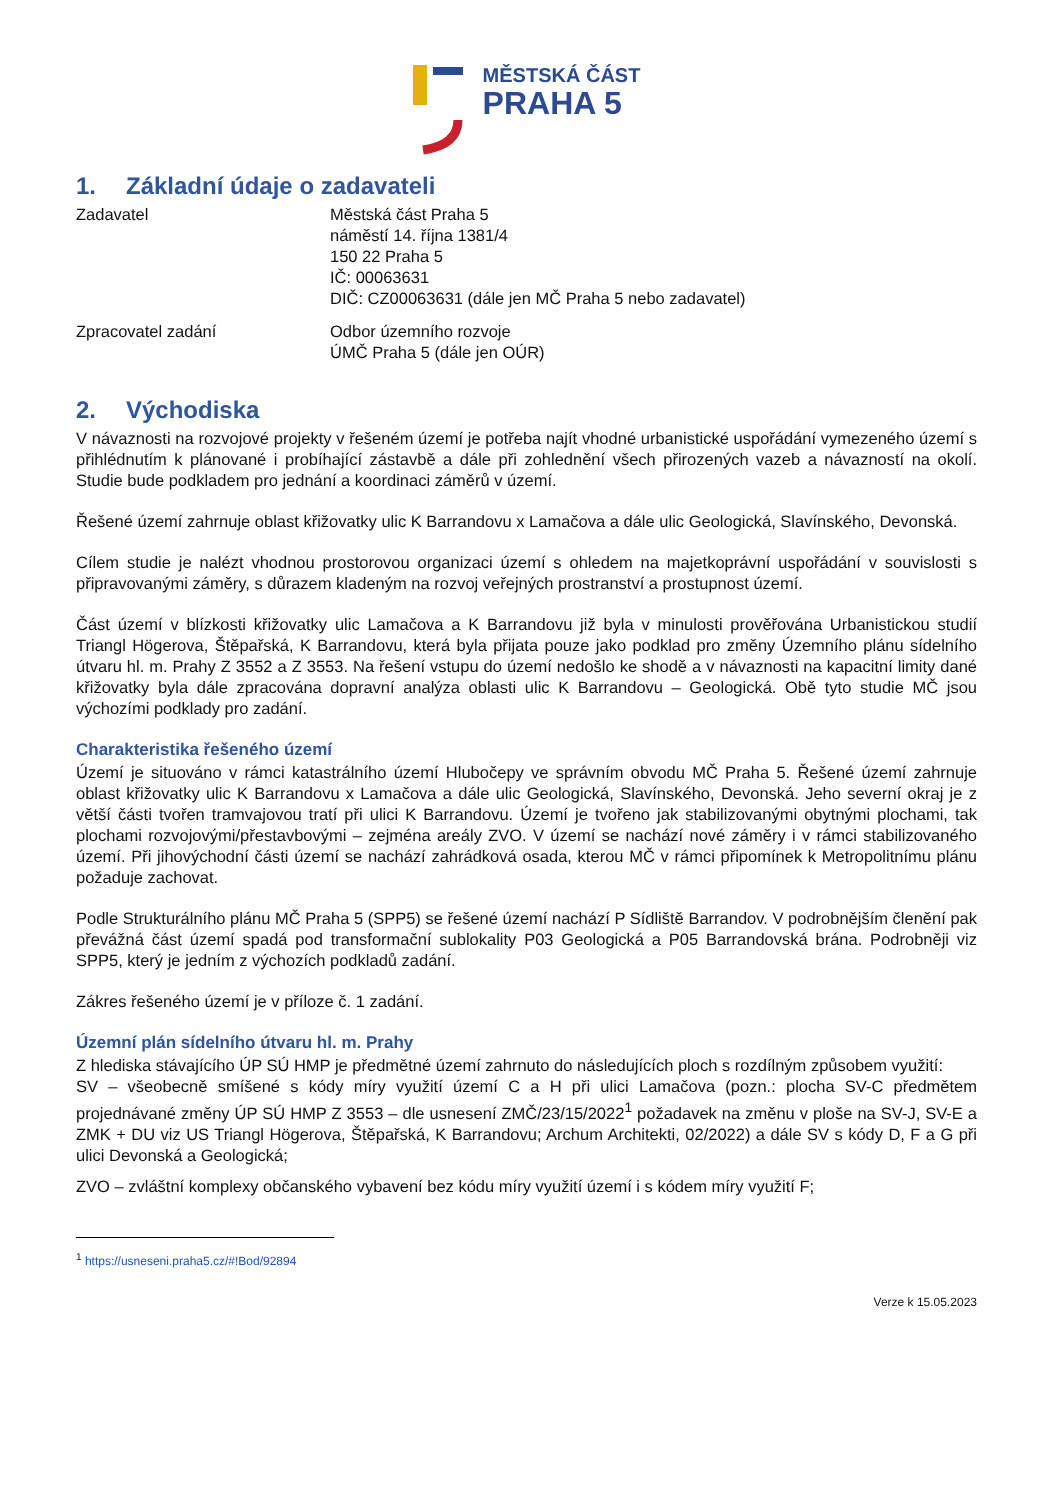MĚSTSKÁ ČÁST
PRAHA 5
1. Základní údaje o zadavateli
Zadavatel Městská část Praha 5
náměstí 14. října 1381/4
150 22 Praha 5
IČ: 00063631
DIČ: CZ00063631 (dále jen MČ Praha 5 nebo zadavatel)
Zpracovatel zadání Odbor územního rozvoje
ÚMČ Praha 5 (dále jen OÚR)
2. Východiska
V návaznosti na rozvojové projekty v řešeném území je potřeba najít vhodné urbanistické uspořádání vymezeného území s přihlédnutím k plánované i probíhající zástavbě a dále při zohlednění všech přirozených vazeb a návazností na okolí. Studie bude podkladem pro jednání a koordinaci záměrů v území.
Řešené území zahrnuje oblast křižovatky ulic K Barrandovu x Lamačova a dále ulic Geologická, Slavínského, Devonská.
Cílem studie je nalézt vhodnou prostorovou organizaci území s ohledem na majetkoprávní uspořádání v souvislosti s připravovanými záměry, s důrazem kladeným na rozvoj veřejných prostranství a prostupnost území.
Část území v blízkosti křižovatky ulic Lamačova a K Barrandovu již byla v minulosti prověřována Urbanistickou studií Triangl Högerova, Štěpařská, K Barrandovu, která byla přijata pouze jako podklad pro změny Územního plánu sídelního útvaru hl. m. Prahy Z 3552 a Z 3553. Na řešení vstupu do území nedošlo ke shodě a v návaznosti na kapacitní limity dané křižovatky byla dále zpracována dopravní analýza oblasti ulic K Barrandovu – Geologická. Obě tyto studie MČ jsou výchozími podklady pro zadání.
Charakteristika řešeného území
Území je situováno v rámci katastrálního území Hlubočepy ve správním obvodu MČ Praha 5. Řešené území zahrnuje oblast křižovatky ulic K Barrandovu x Lamačova a dále ulic Geologická, Slavínského, Devonská. Jeho severní okraj je z větší části tvořen tramvajovou tratí při ulici K Barrandovu. Území je tvořeno jak stabilizovanými obytnými plochami, tak plochami rozvojovými/přestavbovými – zejména areály ZVO. V území se nachází nové záměry i v rámci stabilizovaného území. Při jihovýchodní části území se nachází zahrádková osada, kterou MČ v rámci připomínek k Metropolitnímu plánu požaduje zachovat.
Podle Strukturálního plánu MČ Praha 5 (SPP5) se řešené území nachází P Sídliště Barrandov. V podrobnějším členění pak převážná část území spadá pod transformační sublokality P03 Geologická a P05 Barrandovská brána. Podrobněji viz SPP5, který je jedním z výchozích podkladů zadání.
Zákres řešeného území je v příloze č. 1 zadání.
Územní plán sídelního útvaru hl. m. Prahy
Z hlediska stávajícího ÚP SÚ HMP je předmětné území zahrnuto do následujících ploch s rozdílným způsobem využití:
SV – všeobecně smíšené s kódy míry využití území C a H při ulici Lamačova (pozn.: plocha SV-C předmětem projednávané změny ÚP SÚ HMP Z 3553 – dle usnesení ZMČ/23/15/2022<sup>1</sup> požadavek na změnu v ploše na SV-J, SV-E a ZMK + DU viz US Triangl Högerova, Štěpařská, K Barrandovu; Archum Architekti, 02/2022) a dále SV s kódy D, F a G při ulici Devonská a Geologická;
ZVO – zvláštní komplexy občanského vybavení bez kódu míry využití území i s kódem míry využití F;
<sup>1</sup> https://usneseni.praha5.cz/#!Bod/92894
Verze k 15.05.2023